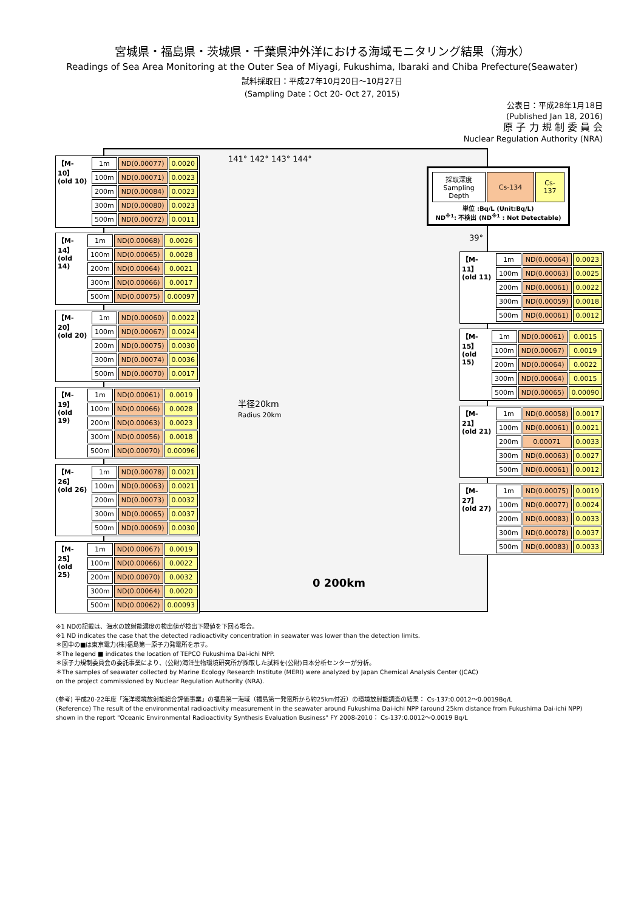宮城県・福島県・茨城県・千葉県沖外洋における海域モニタリング結果（海水）
Readings of Sea Area Monitoring at the Outer Sea of Miyagi, Fukushima, Ibaraki and Chiba Prefecture(Seawater)
試料採取日：平成27年10月20日～10月27日
(Sampling Date：Oct 20- Oct 27, 2015)
公表日：平成28年1月18日
(Published Jan 18, 2016)
原 子 力 規 制 委 員 会
Nuclear Regulation Authority (NRA)
141° 142° 143° 144°
半径20km
Radius 20km
0 200km
| 採取深度 Sampling Depth | Cs-134 | Cs-137 |
単位 :Bq/L (Unit:Bq/L)
ND<sup>※1</sup>: 不検出 (ND<sup>※1</sup> : Not Detectable)
【M-10】
(old 10)
| 1m | ND(0.00077) | 0.0020 |
| 100m | ND(0.00071) | 0.0023 |
| 200m | ND(0.00084) | 0.0023 |
| 300m | ND(0.00080) | 0.0023 |
| 500m | ND(0.00072) | 0.0011 |
【M-14】
(old 14)
| 1m | ND(0.00068) | 0.0026 |
| 100m | ND(0.00065) | 0.0028 |
| 200m | ND(0.00064) | 0.0021 |
| 300m | ND(0.00066) | 0.0017 |
| 500m | ND(0.00075) | 0.00097 |
【M-20】
(old 20)
| 1m | ND(0.00060) | 0.0022 |
| 100m | ND(0.00067) | 0.0024 |
| 200m | ND(0.00075) | 0.0030 |
| 300m | ND(0.00074) | 0.0036 |
| 500m | ND(0.00070) | 0.0017 |
【M-19】
(old 19)
| 1m | ND(0.00061) | 0.0019 |
| 100m | ND(0.00066) | 0.0028 |
| 200m | ND(0.00063) | 0.0023 |
| 300m | ND(0.00056) | 0.0018 |
| 500m | ND(0.00070) | 0.00096 |
【M-26】
(old 26)
| 1m | ND(0.00078) | 0.0021 |
| 100m | ND(0.00063) | 0.0021 |
| 200m | ND(0.00073) | 0.0032 |
| 300m | ND(0.00065) | 0.0037 |
| 500m | ND(0.00069) | 0.0030 |
【M-25】
(old 25)
| 1m | ND(0.00067) | 0.0019 |
| 100m | ND(0.00066) | 0.0022 |
| 200m | ND(0.00070) | 0.0032 |
| 300m | ND(0.00064) | 0.0020 |
| 500m | ND(0.00062) | 0.00093 |
39°
【M-11】
(old 11)
| 1m | ND(0.00064) | 0.0023 |
| 100m | ND(0.00063) | 0.0025 |
| 200m | ND(0.00061) | 0.0022 |
| 300m | ND(0.00059) | 0.0018 |
| 500m | ND(0.00061) | 0.0012 |
【M-15】
(old 15)
| 1m | ND(0.00061) | 0.0015 |
| 100m | ND(0.00067) | 0.0019 |
| 200m | ND(0.00064) | 0.0022 |
| 300m | ND(0.00064) | 0.0015 |
| 500m | ND(0.00065) | 0.00090 |
【M-21】
(old 21)
| 1m | ND(0.00058) | 0.0017 |
| 100m | ND(0.00061) | 0.0021 |
| 200m | 0.00071 | 0.0033 |
| 300m | ND(0.00063) | 0.0027 |
| 500m | ND(0.00061) | 0.0012 |
【M-27】
(old 27)
| 1m | ND(0.00075) | 0.0019 |
| 100m | ND(0.00077) | 0.0024 |
| 200m | ND(0.00083) | 0.0033 |
| 300m | ND(0.00078) | 0.0037 |
| 500m | ND(0.00083) | 0.0033 |
※1 NDの記載は、海水の放射能濃度の検出値が検出下限値を下回る場合。
※1 ND indicates the case that the detected radioactivity concentration in seawater was lower than the detection limits.
＊図中の■は東京電力(株)福島第一原子力発電所を示す。
＊The legend ■ indicates the location of TEPCO Fukushima Dai-ichi NPP.
＊原子力規制委員会の委託事業により、(公財)海洋生物環境研究所が採取した試料を(公財)日本分析センターが分析。
＊The samples of seawater collected by Marine Ecology Research Institute (MERI) were analyzed by Japan Chemical Analysis Center (JCAC)
on the project commissioned by Nuclear Regulation Authority (NRA).
(参考) 平成20-22年度「海洋環境放射能総合評価事業」の福島第一海域（福島第一発電所から約25km付近）の環境放射能調査の結果： Cs-137:0.0012～0.0019Bq/L
(Reference) The result of the environmental radioactivity measurement in the seawater around Fukushima Dai-ichi NPP (around 25km distance from Fukushima Dai-ichi NPP)
shown in the report "Oceanic Environmental Radioactivity Synthesis Evaluation Business" FY 2008-2010： Cs-137:0.0012～0.0019 Bq/L